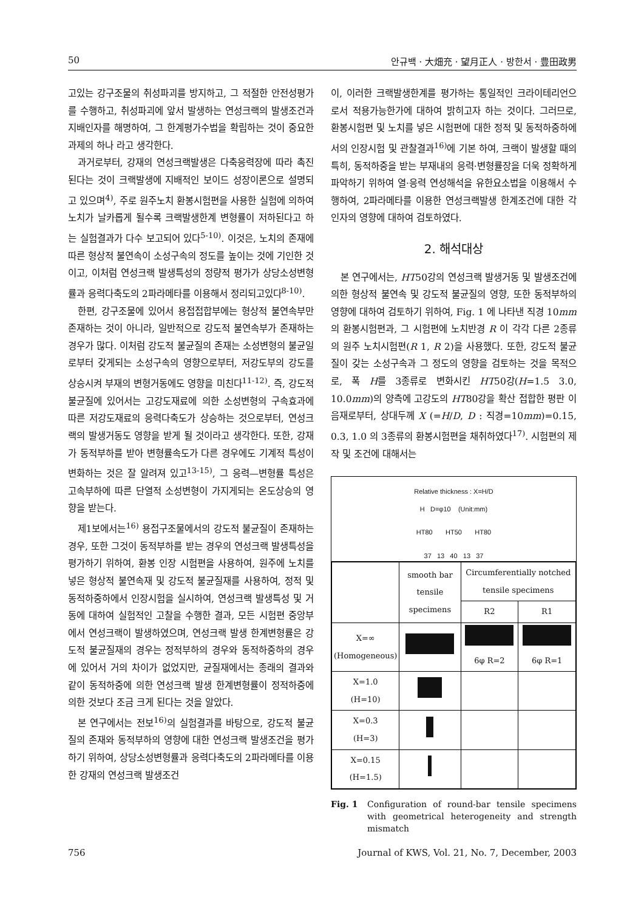50 안규백 · 大畑充 · 望月正人 · 방한서 · 豊田政男
고있는 강구조물의 취성파괴를 방지하고, 그 적절한 안전성평가를 수행하고, 취성파괴에 앞서 발생하는 연성크랙의 발생조건과 지배인자를 해명하여, 그 한계평가수법을 확립하는 것이 중요한 과제의 하나 라고 생각한다.
과거로부터, 강재의 연성크랙발생은 다축응력장에 따라 촉진된다는 것이 크랙발생에 지배적인 보이드 성장이론으로 설명되고 있으며<sup>4)</sup>, 주로 원주노치 환봉시험편을 사용한 실험에 의하여 노치가 날카롭게 될수록 크랙발생한계 변형률이 저하된다고 하는 실험결과가 다수 보고되어 있다<sup>5-10)</sup>. 이것은, 노치의 존재에 따른 형상적 불연속이 소성구속의 정도를 높이는 것에 기인한 것이고, 이처럼 연성크랙 발생특성의 정량적 평가가 상당소성변형률과 응력다축도의 2파라메타를 이용해서 정리되고있다<sup>8-10)</sup>.
한편, 강구조물에 있어서 용접접합부에는 형상적 불연속부만 존재하는 것이 아니라, 일반적으로 강도적 불연속부가 존재하는 경우가 많다. 이처럼 강도적 불균질의 존재는 소성변형의 불균일로부터 갖게되는 소성구속의 영향으로부터, 저강도부의 강도를 상승시켜 부재의 변형거동에도 영향을 미친다<sup>11-12)</sup>. 즉, 강도적 불균질에 있어서는 고강도재료에 의한 소성변형의 구속효과에 따른 저강도재료의 응력다축도가 상승하는 것으로부터, 연성크랙의 발생거동도 영향을 받게 될 것이라고 생각한다. 또한, 강재가 동적부하를 받아 변형률속도가 다른 경우에도 기계적 특성이 변화하는 것은 잘 알려져 있고<sup>13-15)</sup>, 그 응력—변형률 특성은 고속부하에 따른 단열적 소성변형이 가지게되는 온도상승의 영향을 받는다.
제1보에서는<sup>16)</sup> 용접구조물에서의 강도적 불균질이 존재하는 경우, 또한 그것이 동적부하를 받는 경우의 연성크랙 발생특성을 평가하기 위하여, 환봉 인장 시험편을 사용하여, 원주에 노치를 넣은 형상적 불연속재 및 강도적 불균질재를 사용하여, 정적 및 동적하중하에서 인장시험을 실시하여, 연성크랙 발생특성 및 거동에 대하여 실험적인 고찰을 수행한 결과, 모든 시험편 중앙부에서 연성크랙이 발생하였으며, 연성크랙 발생 한계변형률은 강도적 불균질재의 경우는 정적부하의 경우와 동적하중하의 경우에 있어서 거의 차이가 없었지만, 균질재에서는 종래의 결과와 같이 동적하중에 의한 연성크랙 발생 한계변형률이 정적하중에 의한 것보다 조금 크게 된다는 것을 알았다.
본 연구에서는 전보<sup>16)</sup>의 실험결과를 바탕으로, 강도적 불균질의 존재와 동적부하의 영향에 대한 연성크랙 발생조건을 평가하기 위하여, 상당소성변형률과 응력다축도의 2파라메타를 이용한 강재의 연성크랙 발생조건
이, 이러한 크랙발생한계를 평가하는 통일적인 크라이테리언으로서 적용가능한가에 대하여 밝히고자 하는 것이다. 그러므로, 환봉시험편 및 노치를 넣은 시험편에 대한 정적 및 동적하중하에서의 인장시험 및 관찰결과<sup>16)</sup>에 기본 하여, 크랙이 발생할 때의 특히, 동적하중을 받는 부재내의 응력·변형률장을 더욱 정확하게 파악하기 위하여 열·응력 연성해석을 유한요소법을 이용해서 수행하여, 2파라메타를 이용한 연성크랙발생 한계조건에 대한 각인자의 영향에 대하여 검토하였다.
2. 해석대상
본 연구에서는, HT50강의 연성크랙 발생거동 및 발생조건에 의한 형상적 불연속 및 강도적 불균질의 영향, 또한 동적부하의 영향에 대하여 검토하기 위하여, Fig. 1 에 나타낸 직경 10mm의 환봉시험편과, 그 시험편에 노치반경 R 이 각각 다른 2종류의 원주 노치시험편(R 1, R 2)을 사용했다. 또한, 강도적 불균질이 갖는 소성구속과 그 정도의 영향을 검토하는 것을 목적으로, 폭 H를 3종류로 변화시킨 HT50강(H=1.5 3.0, 10.0mm)의 양측에 고강도의 HT80강을 확산 접합한 평판 이음재로부터, 상대두께 X (=H/D, D : 직경=10mm)=0.15, 0.3, 1.0 의 3종류의 환봉시험편을 채취하였다<sup>17)</sup>. 시험편의 제작 및 조건에 대해서는
Relative thickness : X=H/D
H D=φ10 (Unit:mm)
HT80 HT50 HT80
37 13 40 13 37
| | smooth bar tensile specimens | Circumferentially notched tensile specimens | |
| --- | --- | --- | --- |
| | | R2 | R1 |
| X=∞ (Homogeneous) | | 6φ R=2 | 6φ R=1 |
| X=1.0 (H=10) | | | |
| X=0.3 (H=3) | | | |
| X=0.15 (H=1.5) | | | |
Fig. 1 Configuration of round-bar tensile specimens with geometrical heterogeneity and strength mismatch
756 Journal of KWS, Vol. 21, No. 7, December, 2003